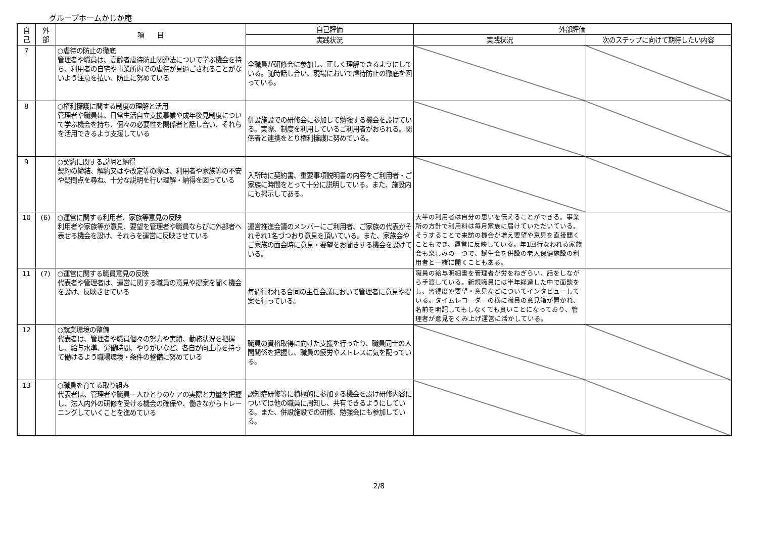グループホームかじか庵
| 自 己 | 外 部 | 項 目 | 自己評価 | 外部評価 | |
| --- | --- | --- | --- | --- | --- |
| | | | 実践状況 | 実践状況 | 次のステップに向けて期待したい内容 |
| 7 | | ○虐待の防止の徹底 管理者や職員は、高齢者虐待防止関連法について学ぶ機会を持ち、利用者の自宅や事業所内での虐待が見過ごされることがないよう注意を払い、防止に努めている | 全職員が研修会に参加し、正しく理解できるようにしている。随時話し合い、現場において虐待防止の徹底を図っている。 | | |
| 8 | | ○権利擁護に関する制度の理解と活用 管理者や職員は、日常生活自立支援事業や成年後見制度について学ぶ機会を持ち、個々の必要性を関係者と話し合い、それらを活用できるよう支援している | 併設施設での研修会に参加して勉強する機会を設けている。実際、制度を利用しているご利用者がおられる。関係者と連携をとり権利擁護に努めている。 | | |
| 9 | | ○契約に関する説明と納得 契約の締結、解約又はや改定等の際は、利用者や家族等の不安や疑問点を尋ね、十分な説明を行い理解・納得を図っている | 入所時に契約書、重要事項説明書の内容をご利用者・ご家族に時間をとって十分に説明している。また、施設内にも掲示してある。 | | |
| 10 | (6) | ○運営に関する利用者、家族等意見の反映 利用者や家族等が意見、要望を管理者や職員ならびに外部者へ表せる機会を設け、それらを運営に反映させている | 運営推進会議のメンバーにご利用者、ご家族の代表がそれぞれ1名づつおり意見を頂いている。また、家族会やご家族の面会時に意見・要望をお聞きする機会を設けている。 | 大半の利用者は自分の思いを伝えることができる。事業所の方針で利用料は毎月家族に届けていただいている。そうすることで来訪の機会が増え要望や意見を直接聞くこともでき、運営に反映している。年1回行なわれる家族会も楽しみの一つで、誕生会を併設の老人保健施設の利用者と一緒に開くこともある。 | |
| 11 | (7) | ○運営に関する職員意見の反映 代表者や管理者は、運営に関する職員の意見や提案を聞く機会を設け、反映させている | 毎週行われる合同の主任会議において管理者に意見や提案を行っている。 | 職員の給与明細書を管理者が労をねぎらい、話をしながら手渡している。新規職員には半年経過した中で面談をし、習得度や要望・意見などについてインタビューしている。タイムレコーダーの横に職員の意見箱が置かれ、名前を明記してもしなくても良いことになっており、管理者が意見をくみ上げ運営に活かしている。 | |
| 12 | | ○就業環境の整備 代表者は、管理者や職員個々の努力や実績、勤務状況を把握し、給与水準、労働時間、やりがいなど、各自が向上心を持って働けるよう職場環境・条件の整備に努めている | 職員の資格取得に向けた支援を行ったり、職員同士の人間関係を把握し、職員の疲労やストレスに気を配っている。 | | |
| 13 | | ○職員を育てる取り組み 代表者は、管理者や職員一人ひとりのケアの実際と力量を把握し、法人内外の研修を受ける機会の確保や、働きながらトレーニングしていくことを進めている | 認知症研修等に積極的に参加する機会を設け研修内容については他の職員に周知し、共有できるようにしている。また、併設施設での研修、勉強会にも参加している。 | | |
2/8